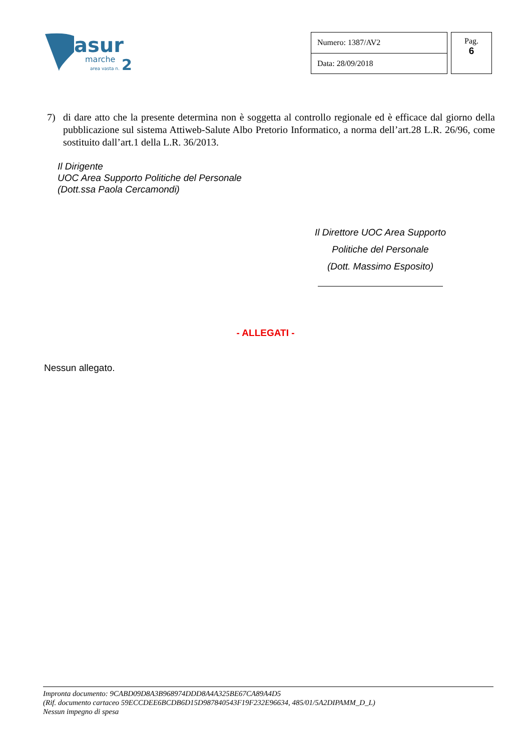asur
marche
area vasta n.
2
| Numero: 1387/AV2 |
| Data: 28/09/2018 |
Pag.
6
7) di dare atto che la presente determina non è soggetta al controllo regionale ed è efficace dal giorno della pubblicazione sul sistema Attiweb-Salute Albo Pretorio Informatico, a norma dell’art.28 L.R. 26/96, come sostituito dall’art.1 della L.R. 36/2013.
Il Dirigente
UOC Area Supporto Politiche del Personale
(Dott.ssa Paola Cercamondi)
Il Direttore UOC Area Supporto
Politiche del Personale
(Dott. Massimo Esposito)
- ALLEGATI -
Nessun allegato.
Impronta documento: 9CABD09D8A3B968974DDD8A4A325BE67CA89A4D5
(Rif. documento cartaceo 59ECCDEE6BCDB6D15D987840543F19F232E96634, 485/01/5A2DIPAMM_D_L)
Nessun impegno di spesa